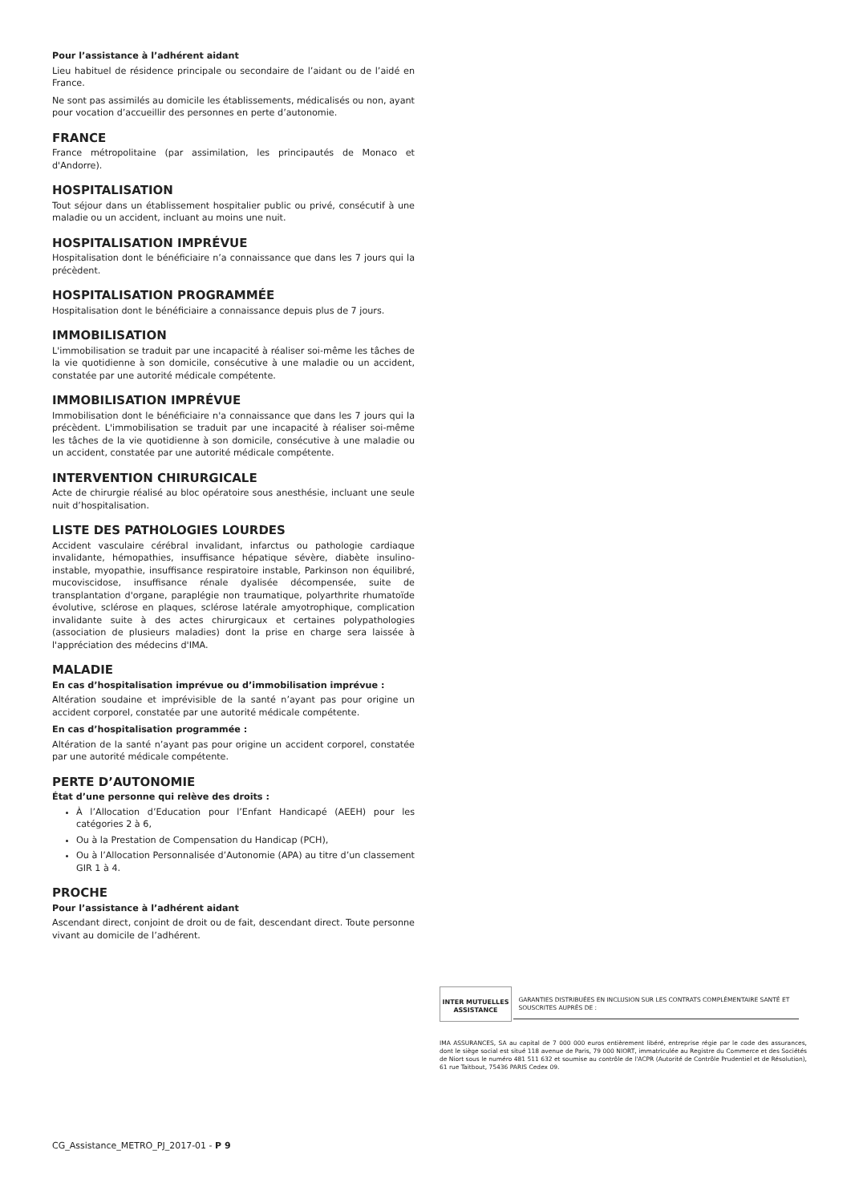Pour l’assistance à l’adhérent aidant
Lieu habituel de résidence principale ou secondaire de l’aidant ou de l’aidé en France.
Ne sont pas assimilés au domicile les établissements, médicalisés ou non, ayant pour vocation d’accueillir des personnes en perte d’autonomie.
FRANCE
France métropolitaine (par assimilation, les principautés de Monaco et d'Andorre).
HOSPITALISATION
Tout séjour dans un établissement hospitalier public ou privé, consécutif à une maladie ou un accident, incluant au moins une nuit.
HOSPITALISATION IMPRÉVUE
Hospitalisation dont le bénéficiaire n’a connaissance que dans les 7 jours qui la précèdent.
HOSPITALISATION PROGRAMMÉE
Hospitalisation dont le bénéficiaire a connaissance depuis plus de 7 jours.
IMMOBILISATION
L'immobilisation se traduit par une incapacité à réaliser soi-même les tâches de la vie quotidienne à son domicile, consécutive à une maladie ou un accident, constatée par une autorité médicale compétente.
IMMOBILISATION IMPRÉVUE
Immobilisation dont le bénéficiaire n'a connaissance que dans les 7 jours qui la précèdent. L'immobilisation se traduit par une incapacité à réaliser soi-même les tâches de la vie quotidienne à son domicile, consécutive à une maladie ou un accident, constatée par une autorité médicale compétente.
INTERVENTION CHIRURGICALE
Acte de chirurgie réalisé au bloc opératoire sous anesthésie, incluant une seule nuit d’hospitalisation.
LISTE DES PATHOLOGIES LOURDES
Accident vasculaire cérébral invalidant, infarctus ou pathologie cardiaque invalidante, hémopathies, insuffisance hépatique sévère, diabète insulino-instable, myopathie, insuffisance respiratoire instable, Parkinson non équilibré, mucoviscidose, insuffisance rénale dyalisée décompensée, suite de transplantation d'organe, paraplégie non traumatique, polyarthrite rhumatoïde évolutive, sclérose en plaques, sclérose latérale amyotrophique, complication invalidante suite à des actes chirurgicaux et certaines polypathologies (association de plusieurs maladies) dont la prise en charge sera laissée à l'appréciation des médecins d'IMA.
MALADIE
En cas d’hospitalisation imprévue ou d’immobilisation imprévue :
Altération soudaine et imprévisible de la santé n’ayant pas pour origine un accident corporel, constatée par une autorité médicale compétente.
En cas d’hospitalisation programmée :
Altération de la santé n’ayant pas pour origine un accident corporel, constatée par une autorité médicale compétente.
PERTE D’AUTONOMIE
État d’une personne qui relève des droits :
À l’Allocation d’Education pour l’Enfant Handicapé (AEEH) pour les catégories 2 à 6,
Ou à la Prestation de Compensation du Handicap (PCH),
Ou à l’Allocation Personnalisée d’Autonomie (APA) au titre d’un classement GIR 1 à 4.
PROCHE
Pour l’assistance à l’adhérent aidant
Ascendant direct, conjoint de droit ou de fait, descendant direct. Toute personne vivant au domicile de l’adhérent.
INTER MUTUELLES ASSISTANCE GARANTIES DISTRIBUÉES EN INCLUSION SUR LES CONTRATS COMPLÉMENTAIRE SANTÉ ET SOUSCRITES AUPRÈS DE :
IMA ASSURANCES, SA au capital de 7 000 000 euros entièrement libéré, entreprise régie par le code des assurances, dont le siège social est situé 118 avenue de Paris, 79 000 NIORT, immatriculée au Registre du Commerce et des Sociétés de Niort sous le numéro 481 511 632 et soumise au contrôle de l'ACPR (Autorité de Contrôle Prudentiel et de Résolution), 61 rue Taitbout, 75436 PARIS Cedex 09.
CG_Assistance_METRO_PJ_2017-01 - P 9